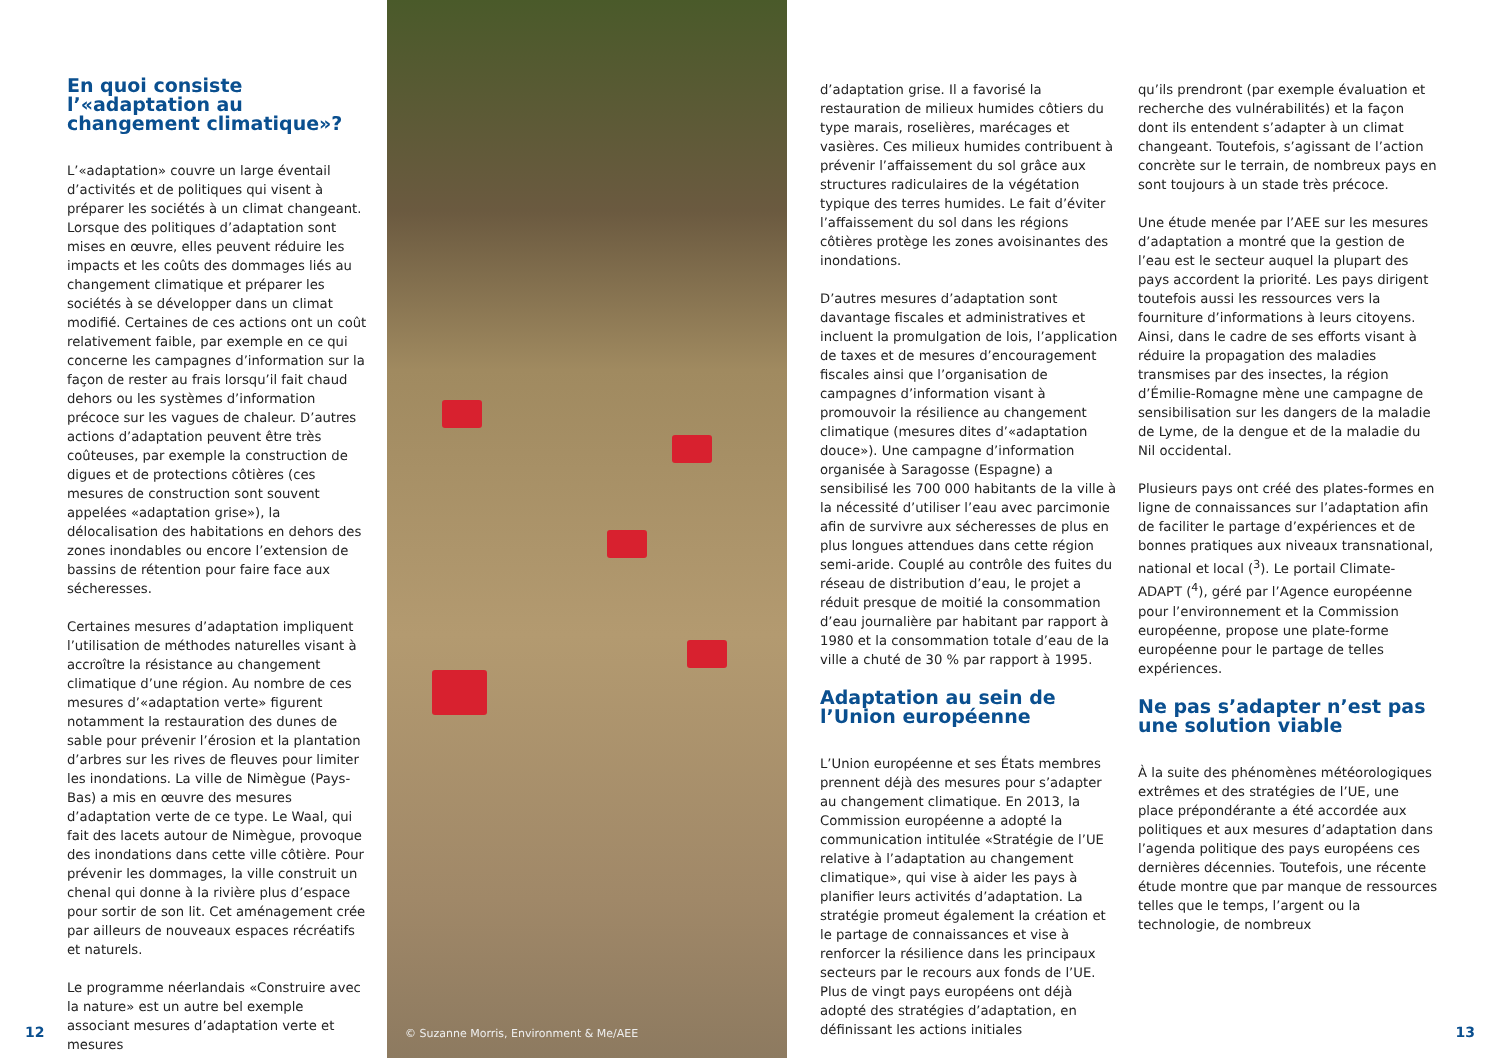En quoi consiste l’«adaptation au changement climatique»?
L’«adaptation» couvre un large éventail d’activités et de politiques qui visent à préparer les sociétés à un climat changeant. Lorsque des politiques d’adaptation sont mises en œuvre, elles peuvent réduire les impacts et les coûts des dommages liés au changement climatique et préparer les sociétés à se développer dans un climat modifié. Certaines de ces actions ont un coût relativement faible, par exemple en ce qui concerne les campagnes d’information sur la façon de rester au frais lorsqu’il fait chaud dehors ou les systèmes d’information précoce sur les vagues de chaleur. D’autres actions d’adaptation peuvent être très coûteuses, par exemple la construction de digues et de protections côtières (ces mesures de construction sont souvent appelées «adaptation grise»), la délocalisation des habitations en dehors des zones inondables ou encore l’extension de bassins de rétention pour faire face aux sécheresses.
Certaines mesures d’adaptation impliquent l’utilisation de méthodes naturelles visant à accroître la résistance au changement climatique d’une région. Au nombre de ces mesures d’«adaptation verte» figurent notamment la restauration des dunes de sable pour prévenir l’érosion et la plantation d’arbres sur les rives de fleuves pour limiter les inondations. La ville de Nimègue (Pays-Bas) a mis en œuvre des mesures d’adaptation verte de ce type. Le Waal, qui fait des lacets autour de Nimègue, provoque des inondations dans cette ville côtière. Pour prévenir les dommages, la ville construit un chenal qui donne à la rivière plus d’espace pour sortir de son lit. Cet aménagement crée par ailleurs de nouveaux espaces récréatifs et naturels.
Le programme néerlandais «Construire avec la nature» est un autre bel exemple associant mesures d’adaptation verte et mesures
© Suzanne Morris, Environment & Me/AEE
d’adaptation grise. Il a favorisé la restauration de milieux humides côtiers du type marais, roselières, marécages et vasières. Ces milieux humides contribuent à prévenir l’affaissement du sol grâce aux structures radiculaires de la végétation typique des terres humides. Le fait d’éviter l’affaissement du sol dans les régions côtières protège les zones avoisinantes des inondations.
D’autres mesures d’adaptation sont davantage fiscales et administratives et incluent la promulgation de lois, l’application de taxes et de mesures d’encouragement fiscales ainsi que l’organisation de campagnes d’information visant à promouvoir la résilience au changement climatique (mesures dites d’«adaptation douce»). Une campagne d’information organisée à Saragosse (Espagne) a sensibilisé les 700 000 habitants de la ville à la nécessité d’utiliser l’eau avec parcimonie afin de survivre aux sécheresses de plus en plus longues attendues dans cette région semi-aride. Couplé au contrôle des fuites du réseau de distribution d’eau, le projet a réduit presque de moitié la consommation d’eau journalière par habitant par rapport à 1980 et la consommation totale d’eau de la ville a chuté de 30 % par rapport à 1995.
Adaptation au sein de l’Union européenne
L’Union européenne et ses États membres prennent déjà des mesures pour s’adapter au changement climatique. En 2013, la Commission européenne a adopté la communication intitulée «Stratégie de l’UE relative à l’adaptation au changement climatique», qui vise à aider les pays à planifier leurs activités d’adaptation. La stratégie promeut également la création et le partage de connaissances et vise à renforcer la résilience dans les principaux secteurs par le recours aux fonds de l’UE. Plus de vingt pays européens ont déjà adopté des stratégies d’adaptation, en définissant les actions initiales
qu’ils prendront (par exemple évaluation et recherche des vulnérabilités) et la façon dont ils entendent s’adapter à un climat changeant. Toutefois, s’agissant de l’action concrète sur le terrain, de nombreux pays en sont toujours à un stade très précoce.
Une étude menée par l’AEE sur les mesures d’adaptation a montré que la gestion de l’eau est le secteur auquel la plupart des pays accordent la priorité. Les pays dirigent toutefois aussi les ressources vers la fourniture d’informations à leurs citoyens. Ainsi, dans le cadre de ses efforts visant à réduire la propagation des maladies transmises par des insectes, la région d’Émilie-Romagne mène une campagne de sensibilisation sur les dangers de la maladie de Lyme, de la dengue et de la maladie du Nil occidental.
Plusieurs pays ont créé des plates-formes en ligne de connaissances sur l’adaptation afin de faciliter le partage d’expériences et de bonnes pratiques aux niveaux transnational, national et local (<sup>3</sup>). Le portail Climate-ADAPT (<sup>4</sup>), géré par l’Agence européenne pour l’environnement et la Commission européenne, propose une plate-forme européenne pour le partage de telles expériences.
Ne pas s’adapter n’est pas une solution viable
À la suite des phénomènes météorologiques extrêmes et des stratégies de l’UE, une place prépondérante a été accordée aux politiques et aux mesures d’adaptation dans l’agenda politique des pays européens ces dernières décennies. Toutefois, une récente étude montre que par manque de ressources telles que le temps, l’argent ou la technologie, de nombreux
12 13